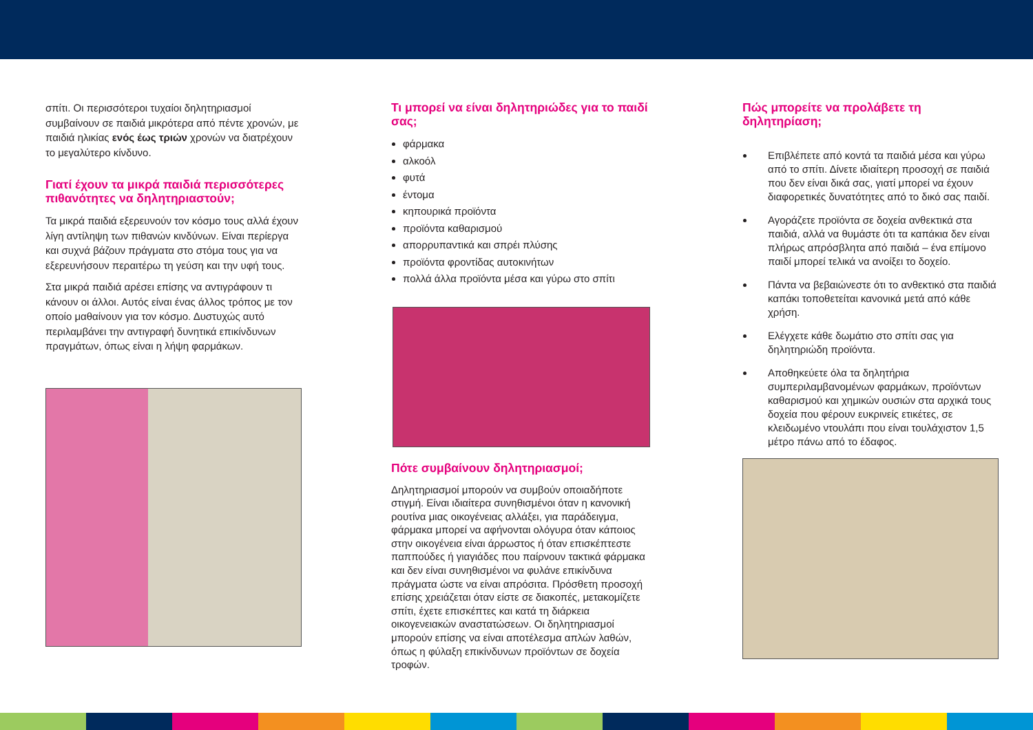σπίτι. Οι περισσότεροι τυχαίοι δηλητηριασμοί συμβαίνουν σε παιδιά μικρότερα από πέντε χρονών, με παιδιά ηλικίας ενός έως τριών χρονών να διατρέχουν το μεγαλύτερο κίνδυνο.
Γιατί έχουν τα μικρά παιδιά περισσότερες πιθανότητες να δηλητηριαστούν;
Τα μικρά παιδιά εξερευνούν τον κόσμο τους αλλά έχουν λίγη αντίληψη των πιθανών κινδύνων. Είναι περίεργα και συχνά βάζουν πράγματα στο στόμα τους για να εξερευνήσουν περαιτέρω τη γεύση και την υφή τους.
Στα μικρά παιδιά αρέσει επίσης να αντιγράφουν τι κάνουν οι άλλοι. Αυτός είναι ένας άλλος τρόπος με τον οποίο μαθαίνουν για τον κόσμο. Δυστυχώς αυτό περιλαμβάνει την αντιγραφή δυνητικά επικίνδυνων πραγμάτων, όπως είναι η λήψη φαρμάκων.
Τι μπορεί να είναι δηλητηριώδες για το παιδί σας;
φάρμακα
αλκοόλ
φυτά
έντομα
κηπουρικά προϊόντα
προϊόντα καθαρισμού
απορρυπαντικά και σπρέι πλύσης
προϊόντα φροντίδας αυτοκινήτων
πολλά άλλα προϊόντα μέσα και γύρω στο σπίτι
Πότε συμβαίνουν δηλητηριασμοί;
Δηλητηριασμοί μπορούν να συμβούν οποιαδήποτε στιγμή. Είναι ιδιαίτερα συνηθισμένοι όταν η κανονική ρουτίνα μιας οικογένειας αλλάξει, για παράδειγμα, φάρμακα μπορεί να αφήνονται ολόγυρα όταν κάποιος στην οικογένεια είναι άρρωστος ή όταν επισκέπτεστε παππούδες ή γιαγιάδες που παίρνουν τακτικά φάρμακα και δεν είναι συνηθισμένοι να φυλάνε επικίνδυνα πράγματα ώστε να είναι απρόσιτα. Πρόσθετη προσοχή επίσης χρειάζεται όταν είστε σε διακοπές, μετακομίζετε σπίτι, έχετε επισκέπτες και κατά τη διάρκεια οικογενειακών αναστατώσεων. Οι δηλητηριασμοί μπορούν επίσης να είναι αποτέλεσμα απλών λαθών, όπως η φύλαξη επικίνδυνων προϊόντων σε δοχεία τροφών.
Πώς μπορείτε να προλάβετε τη δηλητηρίαση;
Επιβλέπετε από κοντά τα παιδιά μέσα και γύρω από το σπίτι. Δίνετε ιδιαίτερη προσοχή σε παιδιά που δεν είναι δικά σας, γιατί μπορεί να έχουν διαφορετικές δυνατότητες από το δικό σας παιδί.
Αγοράζετε προϊόντα σε δοχεία ανθεκτικά στα παιδιά, αλλά να θυμάστε ότι τα καπάκια δεν είναι πλήρως απρόσβλητα από παιδιά – ένα επίμονο παιδί μπορεί τελικά να ανοίξει το δοχείο.
Πάντα να βεβαιώνεστε ότι το ανθεκτικό στα παιδιά καπάκι τοποθετείται κανονικά μετά από κάθε χρήση.
Ελέγχετε κάθε δωμάτιο στο σπίτι σας για δηλητηριώδη προϊόντα.
Αποθηκεύετε όλα τα δηλητήρια συμπεριλαμβανομένων φαρμάκων, προϊόντων καθαρισμού και χημικών ουσιών στα αρχικά τους δοχεία που φέρουν ευκρινείς ετικέτες, σε κλειδωμένο ντουλάπι που είναι τουλάχιστον 1,5 μέτρο πάνω από το έδαφος.